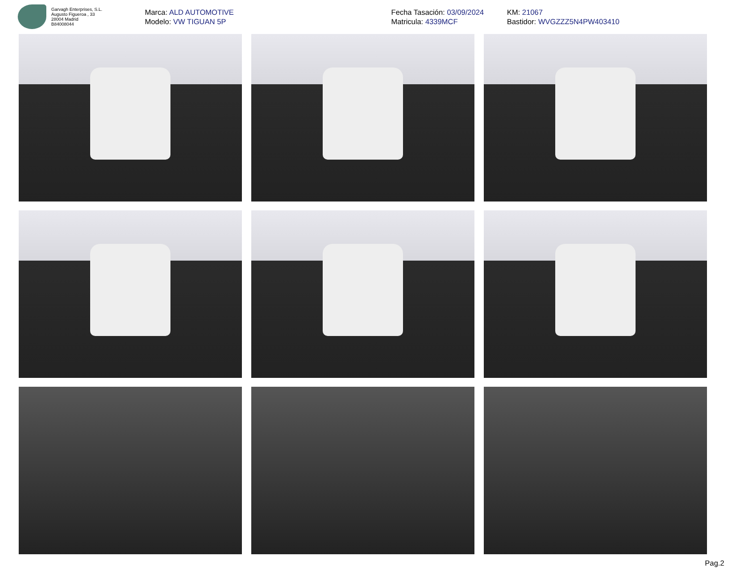Garvagh Enterprises, S.L.
Augusto Figueroa , 33
28004 Madrid
B84008044
Marca: ALD AUTOMOTIVE
Modelo: VW TIGUAN 5P
Fecha Tasación: 03/09/2024
Matricula: 4339MCF
KM: 21067
Bastidor: WVGZZZ5N4PW403410
Pag.2